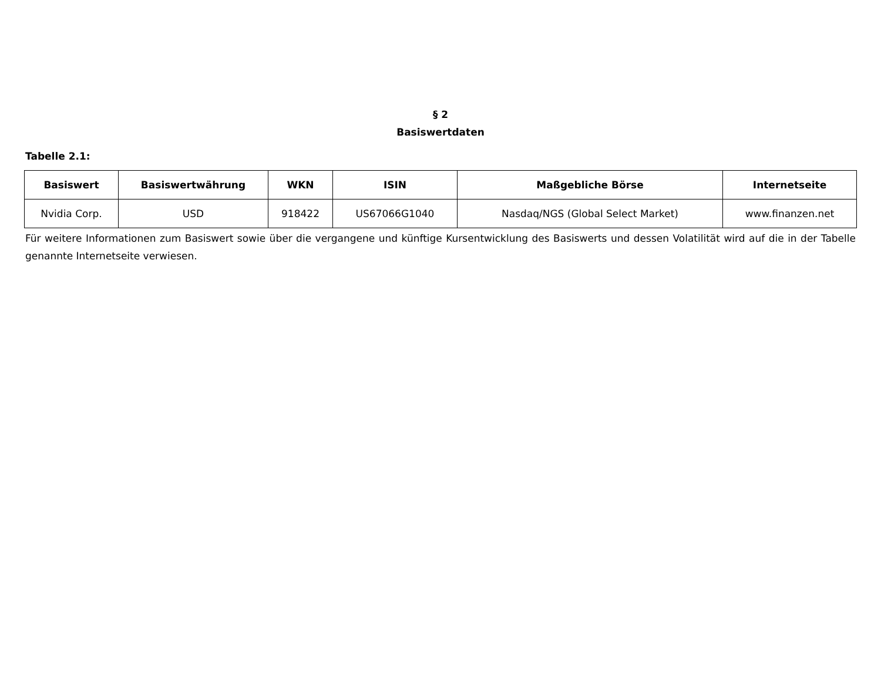§ 2
Basiswertdaten
Tabelle 2.1:
| Basiswert | Basiswertwährung | WKN | ISIN | Maßgebliche Börse | Internetseite |
| --- | --- | --- | --- | --- | --- |
| Nvidia Corp. | USD | 918422 | US67066G1040 | Nasdaq/NGS (Global Select Market) | www.finanzen.net |
Für weitere Informationen zum Basiswert sowie über die vergangene und künftige Kursentwicklung des Basiswerts und dessen Volatilität wird auf die in der Tabelle genannte Internetseite verwiesen.